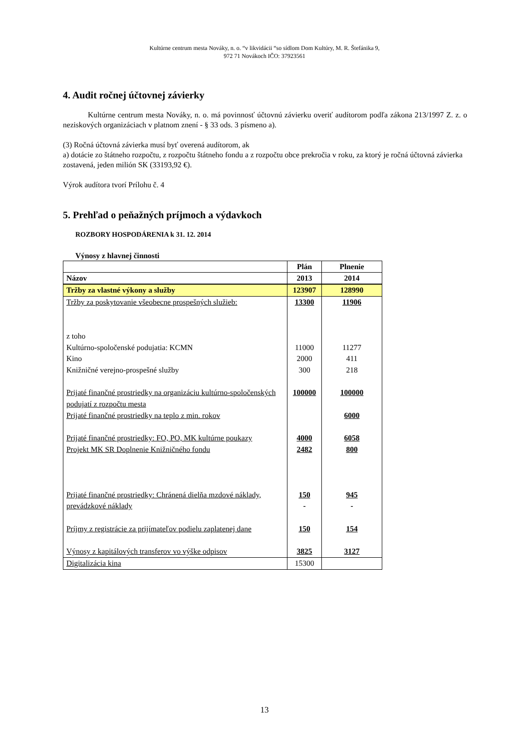Kultúrne centrum mesta Nováky, n. o. “v likvidácii “so sídlom Dom Kultúry, M. R. Štefánika 9,
972 71 Novákoch IČO: 37923561
4. Audit ročnej účtovnej závierky
Kultúrne centrum mesta Nováky, n. o. má povinnosť účtovnú závierku overiť audítorom podľa zákona 213/1997 Z. z. o neziskových organizáciach v platnom znení - § 33 ods. 3 písmeno a).
(3) Ročná účtovná závierka musí byť overená audítorom, ak
a) dotácie zo štátneho rozpočtu, z rozpočtu štátneho fondu a z rozpočtu obce prekročia v roku, za ktorý je ročná účtovná závierka zostavená, jeden milión SK (33193,92 €).
Výrok audítora tvorí Prílohu č. 4
5. Prehľad o peňažných príjmoch a výdavkoch
ROZBORY HOSPODÁRENIA k 31. 12. 2014
Výnosy z hlavnej činnosti
| | Plán | Plnenie |
| --- | --- | --- |
| Názov | 2013 | 2014 |
| Tržby za vlastné výkony a služby | 123907 | 128990 |
| Tržby za poskytovanie všeobecne prospešných služieb: z toho Kultúrno-spoločenské podujatia: KCMN Kino Knižničné verejno-prospešné služby | 13300 11000 2000 300 | 11906 11277 411 218 |
| Prijaté finančné prostriedky na organizáciu kultúrno-spoločenských podujatí z rozpočtu mesta | 100000 | 100000 |
| Prijaté finančné prostriedky na teplo z min. rokov | | 6000 |
| Prijaté finančné prostriedky: FO, PO, MK kultúrne poukazy | 4000 | 6058 |
| Projekt MK SR Doplnenie Knižničného fondu | 2482 | 800 |
| Prijaté finančné prostriedky: Chránená dielňa mzdové náklady, prevádzkové náklady | 150 - | 945 - |
| Príjmy z registrácie za prijímateľov podielu zaplatenej dane | 150 | 154 |
| Výnosy z kapitálových transferov vo výške odpisov | 3825 | 3127 |
| Digitalizácia kina | 15300 | |
13